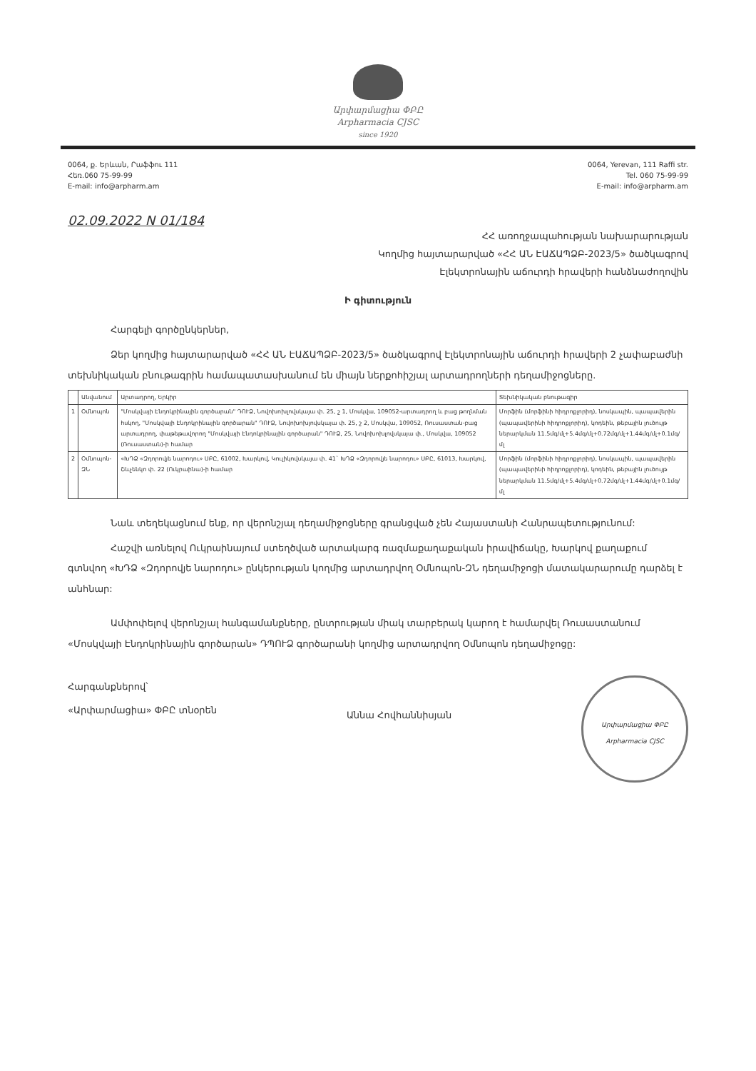Արփարմացիա ՓԲԸ
Arpharmacia CJSC
since 1920
0064, ք. Երևան, Րաֆֆու 111
Հեռ.060 75-99-99
E-mail: info@arpharm.am
0064, Yerevan, 111 Raffi str.
Tel. 060 75-99-99
E-mail: info@arpharm.am
02.09.2022 N 01/184
ՀՀ առողջապահության նախարարության
Կողմից հայտարարված «ՀՀ ԱՆ ԷԱՃԱՊՁԲ-2023/5» ծածկագրով
Էլեկտրոնային աճուրդի հրավերի հանձնաժողովին
Ի գիտություն
Հարգելի գործընկերներ,
Ձեր կողմից հայտարարված «ՀՀ ԱՆ ԷԱՃԱՊՁԲ-2023/5» ծածկագրով Էլեկտրոնային աճուրդի հրավերի 2 չափաբաժնի տեխնիկական բնութագրին համապատասխանում են միայն ներքոհիշյալ արտադրողների դեղամիջոցները.
| | Անվանում | Արտադրող, Երկիր | Տեխնիկական բնութագիր |
| --- | --- | --- | --- |
| 1 | Օմնոպոն | "Մոսկվայի Էնդոկրինային գործարան" ԴՈՒՁ, Նովոխոխլովսկայա փ. 25, շ 1, Մոսկվա, 109052-արտադրող և բաց թողնման հսկող, "Մոսկվայի Էնդոկրինային գործարան" ԴՈՒՁ, Նովոխոխլովսկայա փ. 25, շ 2, Մոսկվա, 109052, Ռուսաստան-բաց արտադրող, փաթեթավորող "Մոսկվայի Էնդոկրինային գործարան" ԴՈՒՁ, 25, Նովոխոխլովսկայա փ., Մոսկվա, 109052 (Ռուսաստան)-ի համար | Մորֆին (մորֆինի հիդրոքլորիդ), նոսկապին, պապավերին (պապավերինի հիդրոքլորիդ), կոդեին, թեբային լուծույթ ներարկման 11.5մգ/մլ+5.4մգ/մլ+0.72մգ/մլ+1.44մգ/մլ+0.1մգ/մլ |
| 2 | Օմնոպոն-ԶՆ | «ԽԴՁ «Զդորովյե նարոդու» ՍԲԸ, 61002, Խարկով, Կուլիկովսկայա փ. 41` ԽԴՁ «Զդորովյե նարոդու» ՍԲԸ, 61013, Խարկով, Շևչենկո փ. 22 (Ուկրաինա)-ի համար | Մորֆին (մորֆինի հիդրոքլորիդ), նոսկապին, պապավերին (պապավերինի հիդրոքլորիդ), կոդեին, թեբային լուծույթ ներարկման 11.5մգ/մլ+5.4մգ/մլ+0.72մգ/մլ+1.44մգ/մլ+0.1մգ/մլ |
Նաև տեղեկացնում ենք, որ վերոնշյալ դեղամիջոցները գրանցված չեն Հայաստանի Հանրապետությունում:
Հաշվի առնելով Ուկրաինայում ստեղծված արտակարգ ռազմաքաղաքական իրավիճակը, Խարկով քաղաքում գտնվող «ԽԴՁ «Զդորովյե նարոդու» ընկերության կողմից արտադրվող Օմնոպոն-ԶՆ դեղամիջոցի մատակարարումը դարձել է անհնար:
Ամփոփելով վերոնշյալ հանգամանքները, ընտրության միակ տարբերակ կարող է համարվել Ռուսաստանում «Մոսկվայի Էնդոկրինային գործարան» ԴՊՈՒՁ գործարանի կողմից արտադրվող Օմնոպոն դեղամիջոցը:
Հարգանքներով՝
«Արփարմացիա» ՓԲԸ տնօրեն
Աննա Հովհաննիսյան
Արփարմացիա ՓԲԸ
Arpharmacia CJSC